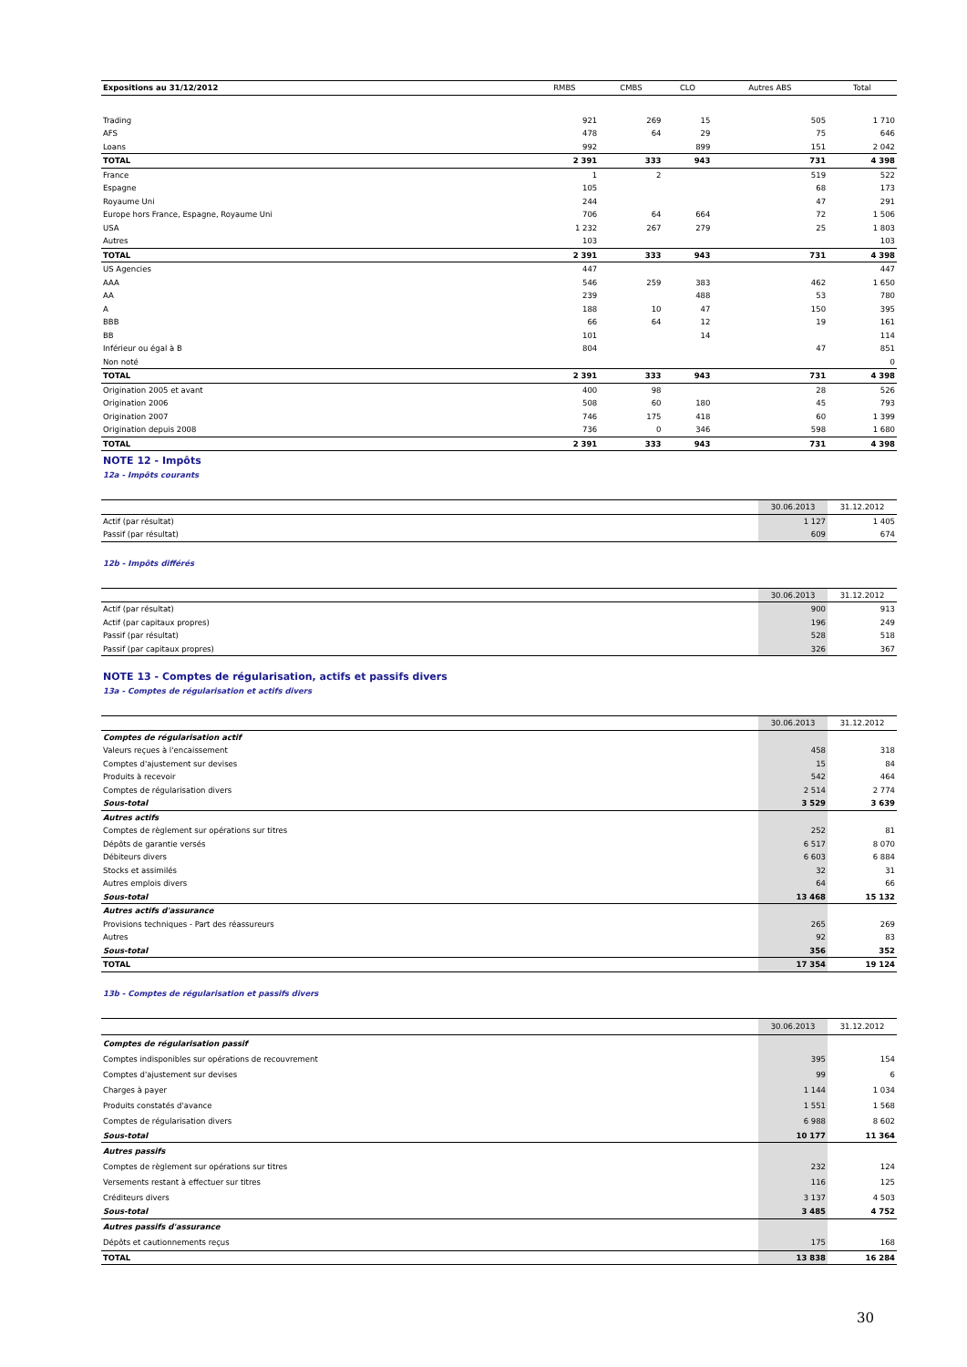| Expositions au 31/12/2012 | RMBS | CMBS | CLO | Autres ABS | Total |
| --- | --- | --- | --- | --- | --- |
| Trading | 921 | 269 | 15 | 505 | 1 710 |
| AFS | 478 | 64 | 29 | 75 | 646 |
| Loans | 992 | | 899 | 151 | 2 042 |
| TOTAL | 2 391 | 333 | 943 | 731 | 4 398 |
| France | 1 | 2 | | 519 | 522 |
| Espagne | 105 | | | 68 | 173 |
| Royaume Uni | 244 | | | 47 | 291 |
| Europe hors France, Espagne, Royaume Uni | 706 | 64 | 664 | 72 | 1 506 |
| USA | 1 232 | 267 | 279 | 25 | 1 803 |
| Autres | 103 | | | | 103 |
| TOTAL | 2 391 | 333 | 943 | 731 | 4 398 |
| US Agencies | 447 | | | | 447 |
| AAA | 546 | 259 | 383 | 462 | 1 650 |
| AA | 239 | | 488 | 53 | 780 |
| A | 188 | 10 | 47 | 150 | 395 |
| BBB | 66 | 64 | 12 | 19 | 161 |
| BB | 101 | | 14 | | 114 |
| Inférieur ou égal à B | 804 | | | 47 | 851 |
| Non noté | | | | | 0 |
| TOTAL | 2 391 | 333 | 943 | 731 | 4 398 |
| Origination 2005 et avant | 400 | 98 | | 28 | 526 |
| Origination 2006 | 508 | 60 | 180 | 45 | 793 |
| Origination 2007 | 746 | 175 | 418 | 60 | 1 399 |
| Origination depuis 2008 | 736 | 0 | 346 | 598 | 1 680 |
| TOTAL | 2 391 | 333 | 943 | 731 | 4 398 |
NOTE 12 - Impôts
12a - Impôts courants
| | 30.06.2013 | 31.12.2012 |
| Actif (par résultat) | 1 127 | 1 405 |
| Passif (par résultat) | 609 | 674 |
12b - Impôts différés
| | 30.06.2013 | 31.12.2012 |
| Actif (par résultat) | 900 | 913 |
| Actif (par capitaux propres) | 196 | 249 |
| Passif (par résultat) | 528 | 518 |
| Passif (par capitaux propres) | 326 | 367 |
NOTE 13 - Comptes de régularisation, actifs et passifs divers
13a - Comptes de régularisation et actifs divers
| | 30.06.2013 | 31.12.2012 |
| Comptes de régularisation actif | | |
| Valeurs reçues à l'encaissement | 458 | 318 |
| Comptes d'ajustement sur devises | 15 | 84 |
| Produits à recevoir | 542 | 464 |
| Comptes de régularisation divers | 2 514 | 2 774 |
| Sous-total | 3 529 | 3 639 |
| Autres actifs | | |
| Comptes de règlement sur opérations sur titres | 252 | 81 |
| Dépôts de garantie versés | 6 517 | 8 070 |
| Débiteurs divers | 6 603 | 6 884 |
| Stocks et assimilés | 32 | 31 |
| Autres emplois divers | 64 | 66 |
| Sous-total | 13 468 | 15 132 |
| Autres actifs d'assurance | | |
| Provisions techniques - Part des réassureurs | 265 | 269 |
| Autres | 92 | 83 |
| Sous-total | 356 | 352 |
| TOTAL | 17 354 | 19 124 |
13b - Comptes de régularisation et passifs divers
| | 30.06.2013 | 31.12.2012 |
| Comptes de régularisation passif | | |
| Comptes indisponibles sur opérations de recouvrement | 395 | 154 |
| Comptes d'ajustement sur devises | 99 | 6 |
| Charges à payer | 1 144 | 1 034 |
| Produits constatés d'avance | 1 551 | 1 568 |
| Comptes de régularisation divers | 6 988 | 8 602 |
| Sous-total | 10 177 | 11 364 |
| Autres passifs | | |
| Comptes de règlement sur opérations sur titres | 232 | 124 |
| Versements restant à effectuer sur titres | 116 | 125 |
| Créditeurs divers | 3 137 | 4 503 |
| Sous-total | 3 485 | 4 752 |
| Autres passifs d'assurance | | |
| Dépôts et cautionnements reçus | 175 | 168 |
| TOTAL | 13 838 | 16 284 |
30